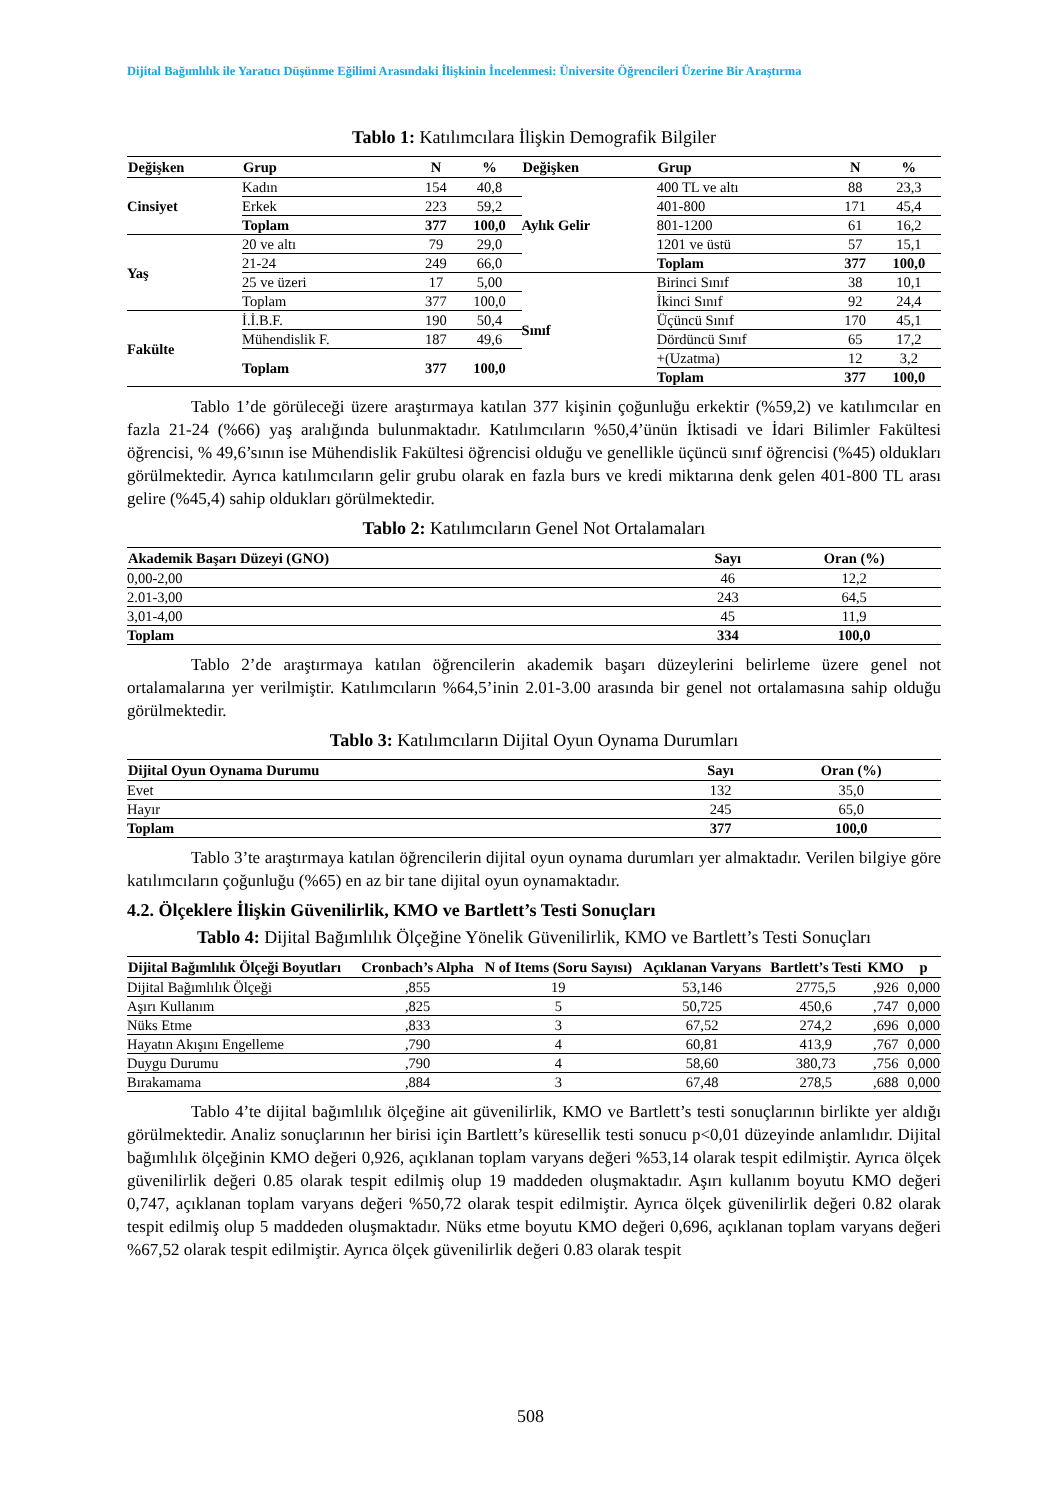Dijital Bağımlılık ile Yaratıcı Düşünme Eğilimi Arasındaki İlişkinin İncelenmesi: Üniversite Öğrencileri Üzerine Bir Araştırma
Tablo 1: Katılımcılara İlişkin Demografik Bilgiler
| Değişken | Grup | N | % | Değişken | Grup | N | % |
| --- | --- | --- | --- | --- | --- | --- | --- |
| Cinsiyet | Kadın | 154 | 40,8 | Aylık Gelir | 400 TL ve altı | 88 | 23,3 |
| | Erkek | 223 | 59,2 | | 401-800 | 171 | 45,4 |
| | Toplam | 377 | 100,0 | | 801-1200 | 61 | 16,2 |
| Yaş | 20 ve altı | 79 | 29,0 | | 1201 ve üstü | 57 | 15,1 |
| | 21-24 | 249 | 66,0 | | Toplam | 377 | 100,0 |
| | 25 ve üzeri | 17 | 5,00 | Sınıf | Birinci Sınıf | 38 | 10,1 |
| | Toplam | 377 | 100,0 | | İkinci Sınıf | 92 | 24,4 |
| Fakülte | İ.İ.B.F. | 190 | 50,4 | | Üçüncü Sınıf | 170 | 45,1 |
| | Mühendislik F. | 187 | 49,6 | | Dördüncü Sınıf | 65 | 17,2 |
| | Toplam | 377 | 100,0 | | +(Uzatma) | 12 | 3,2 |
| | | | | | Toplam | 377 | 100,0 |
Tablo 1’de görüleceği üzere araştırmaya katılan 377 kişinin çoğunluğu erkektir (%59,2) ve katılımcılar en fazla 21-24 (%66) yaş aralığında bulunmaktadır. Katılımcıların %50,4’ünün İktisadi ve İdari Bilimler Fakültesi öğrencisi, % 49,6’sının ise Mühendislik Fakültesi öğrencisi olduğu ve genellikle üçüncü sınıf öğrencisi (%45) oldukları görülmektedir. Ayrıca katılımcıların gelir grubu olarak en fazla burs ve kredi miktarına denk gelen 401-800 TL arası gelire (%45,4) sahip oldukları görülmektedir.
Tablo 2: Katılımcıların Genel Not Ortalamaları
| Akademik Başarı Düzeyi (GNO) | Sayı | Oran (%) |
| --- | --- | --- |
| 0,00-2,00 | 46 | 12,2 |
| 2.01-3,00 | 243 | 64,5 |
| 3,01-4,00 | 45 | 11,9 |
| Toplam | 334 | 100,0 |
Tablo 2’de araştırmaya katılan öğrencilerin akademik başarı düzeylerini belirleme üzere genel not ortalamalarına yer verilmiştir. Katılımcıların %64,5’inin 2.01-3.00 arasında bir genel not ortalamasına sahip olduğu görülmektedir.
Tablo 3: Katılımcıların Dijital Oyun Oynama Durumları
| Dijital Oyun Oynama Durumu | Sayı | Oran (%) |
| --- | --- | --- |
| Evet | 132 | 35,0 |
| Hayır | 245 | 65,0 |
| Toplam | 377 | 100,0 |
Tablo 3’te araştırmaya katılan öğrencilerin dijital oyun oynama durumları yer almaktadır. Verilen bilgiye göre katılımcıların çoğunluğu (%65) en az bir tane dijital oyun oynamaktadır.
4.2. Ölçeklere İlişkin Güvenilirlik, KMO ve Bartlett’s Testi Sonuçları
Tablo 4: Dijital Bağımlılık Ölçeğine Yönelik Güvenilirlik, KMO ve Bartlett’s Testi Sonuçları
| Dijital Bağımlılık Ölçeği Boyutları | Cronbach’s Alpha | N of Items (Soru Sayısı) | Açıklanan Varyans | Bartlett’s Testi | KMO | p |
| --- | --- | --- | --- | --- | --- | --- |
| Dijital Bağımlılık Ölçeği | ,855 | 19 | 53,146 | 2775,5 | ,926 | 0,000 |
| Aşırı Kullanım | ,825 | 5 | 50,725 | 450,6 | ,747 | 0,000 |
| Nüks Etme | ,833 | 3 | 67,52 | 274,2 | ,696 | 0,000 |
| Hayatın Akışını Engelleme | ,790 | 4 | 60,81 | 413,9 | ,767 | 0,000 |
| Duygu Durumu | ,790 | 4 | 58,60 | 380,73 | ,756 | 0,000 |
| Bırakamama | ,884 | 3 | 67,48 | 278,5 | ,688 | 0,000 |
Tablo 4’te dijital bağımlılık ölçeğine ait güvenilirlik, KMO ve Bartlett’s testi sonuçlarının birlikte yer aldığı görülmektedir. Analiz sonuçlarının her birisi için Bartlett’s küresellik testi sonucu p<0,01 düzeyinde anlamlıdır. Dijital bağımlılık ölçeğinin KMO değeri 0,926, açıklanan toplam varyans değeri %53,14 olarak tespit edilmiştir. Ayrıca ölçek güvenilirlik değeri 0.85 olarak tespit edilmiş olup 19 maddeden oluşmaktadır. Aşırı kullanım boyutu KMO değeri 0,747, açıklanan toplam varyans değeri %50,72 olarak tespit edilmiştir. Ayrıca ölçek güvenilirlik değeri 0.82 olarak tespit edilmiş olup 5 maddeden oluşmaktadır. Nüks etme boyutu KMO değeri 0,696, açıklanan toplam varyans değeri %67,52 olarak tespit edilmiştir. Ayrıca ölçek güvenilirlik değeri 0.83 olarak tespit
508